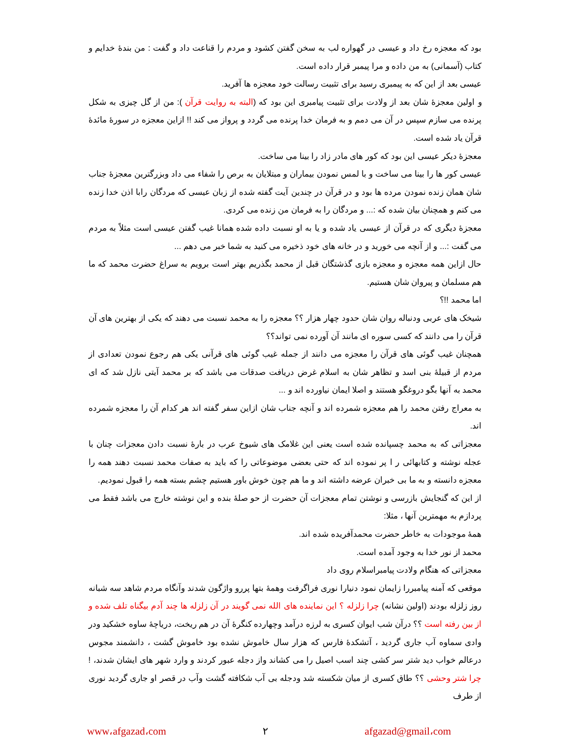بود که معجزه رخ داد و عیسی در گهواره لب به سخن گفتن کشود و مردم را قناعت داد و گفت : من بندهٔ خدایم و کتاب (آسمانی) به من داده و مرا پیمبر قرار داده است.
عیسی بعد از این که به پیمبری رسید برای تثبیت رسالت خود معجزه ها آفرید.
و اولین معجزهٔ شان بعد از ولادت برای تثبیت پیامبری این بود که (البته به روایت قرآن ): من از گل چیزی به شکل پرنده می سازم سپس در آن می دمم و به فرمان خدا پرنده می گردد و پرواز می کند !! ازاین معجزه در سورهٔ مائدهٔ قرآن یاد شده است.
معجزهٔ دیکر عیسی این بود که کور های مادر زاد را بینا می ساخت.
عیسی کور ها را بینا می ساخت و با لمس نمودن بیماران و مبتلایان به برص را شفاء می داد وبزرگترین معجزهٔ جناب شان همان زنده نمودن مرده ها بود و در قرآن در چندین آیت گفته شده از زبان عیسی که مردگان رابا اذن خدا زنده می کنم و همچنان بیان شده که :... و مردگان را به فرمان من زنده می کردی.
معجزهٔ دیگری که در قرآن از عیسی یاد شده و یا به او نسبت داده شده همانا غیب گفتن عیسی است مثلاً به مردم می گفت :... و از آنچه می خورید و در خانه های خود ذخیره می کنید به شما خبر می دهم ...
حال ازاین همه معجزه و معجزه بازی گذشتگان قبل از محمد بگذریم بهتر است برویم به سراغ حضرت محمد که ما هم مسلمان و پیروان شان هستیم.
اما محمد !!؟
شیخک های عربی ودنباله روان شان حدود چهار هزار ؟؟ معجزه را به محمد نسبت می دهند که یکی از بهترین های آن قرآن را می دانند که کسی سوره ای مانند آن آورده نمی تواند؟؟
همچنان غیب گوئی های قرآن را معجزه می دانند از جمله غیب گوئی های قرآنی یکی هم رجوع نمودن تعدادی از مردم از قبیلهٔ بنی اسد و تظاهر شان به اسلام غرض دریافت صدقات می باشد که بر محمد آیتی نازل شد که ای محمد به آنها بگو دروغگو هستند و اصلا ایمان نیاورده اند و ...
به معراج رفتن محمد را هم معجزه شمرده اند و آنچه جناب شان ازاین سفر گفته اند هر کدام آن را معجزه شمرده اند.
معجزاتی که به محمد چسپانده شده است یعنی این غلامک های شیوخ عرب در بارهٔ نسبت دادن معجزات چنان با عجله نوشته و کتابهائی ر ا پر نموده اند که حتی بعضی موضوعاتی را که باید به صفات محمد نسبت دهند همه را معجزه دانسته و به ما بی خبران عرضه داشته اند و ما هم چون خوش باور هستیم چشم بسته همه را قبول نمودیم.
از این که گنجایش بازرسی و نوشتن تمام معجزات آن حضرت از حو صلهٔ بنده و این نوشته خارج می باشد فقط می پردازم به مهمترین آنها ، مثلا:
همهٔ موجودات به خاطر حضرت محمدآفریده شده اند.
محمد از نور خدا به وجود آمده است.
معجزاتی که هنگام ولادت پیامبراسلام روی داد
موقعی که آمنه پیامبررا زایمان نمود دنیارا نوری فراگرفت وهمهٔ بتها پررو واژگون شدند وآنگاه مردم شاهد سه شبانه روز زلزله بودند (اولین نشانه) چرا زلزله ؟ این نماینده های الله نمی گویند در آن زلزله ها چند آدم بیگناه تلف شده و از بین رفته است ؟؟ درآن شب ایوان کسری به لرزه درآمد وچهارده کنگرهٔ آن در هم ریخت، دریاچهٔ ساوه خشکید ودر وادی سماوه آب جاری گردید ، آتشکدهٔ فارس که هزار سال خاموش نشده بود خاموش گشت ، دانشمند مجوس درعالم خواب دید شتر سر کشی چند اسب اصیل را می کشاند واز دجله عبور کردند و وارد شهر های ایشان شدند، ! چرا شتر وحشی ؟؟ طاق کسری از میان شکسته شد ودجله بی آب شکافته گشت وآب در قصر او جاری گردید نوری از طرف
www،afgazad،com ٢ afgazad@gmail،com